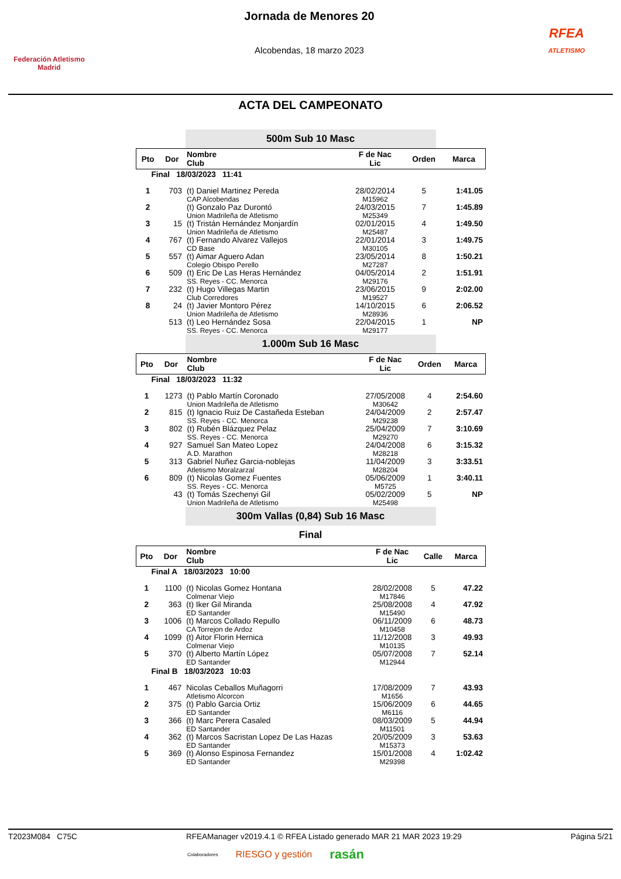Federación Atletismo Madrid
Jornada de Menores 20
Alcobendas, 18 marzo 2023
RFEA
ATLETISMO
ACTA DEL CAMPEONATO
500m Sub 10 Masc
| Pto | Dor | Nombre Club | F de Nac Lic | Orden | Marca |
| --- | --- | --- | --- | --- | --- |
| Final 18/03/2023 11:41 | | | | | |
| 1 | 703 | (t) Daniel Martinez Pereda CAP Alcobendas | 28/02/2014 M15962 | 5 | 1:41.05 |
| 2 | | (t) Gonzalo Paz Durontó Union Madrileña de Atletismo | 24/03/2015 M25349 | 7 | 1:45.89 |
| 3 | 15 | (t) Tristán Hernández Monjardín Union Madrileña de Atletismo | 02/01/2015 M25487 | 4 | 1:49.50 |
| 4 | 767 | (t) Fernando Alvarez Vallejos CD Base | 22/01/2014 M30105 | 3 | 1:49.75 |
| 5 | 557 | (t) Aimar Aguero Adan Colegio Obispo Perello | 23/05/2014 M27287 | 8 | 1:50.21 |
| 6 | 509 | (t) Eric De Las Heras Hernández SS. Reyes - CC. Menorca | 04/05/2014 M29176 | 2 | 1:51.91 |
| 7 | 232 | (t) Hugo Villegas Martin Club Corredores | 23/06/2015 M19527 | 9 | 2:02.00 |
| 8 | 24 | (t) Javier Montoro Pérez Union Madrileña de Atletismo | 14/10/2015 M28936 | 6 | 2:06.52 |
| | 513 | (t) Leo Hernández Sosa SS. Reyes - CC. Menorca | 22/04/2015 M29177 | 1 | NP |
1.000m Sub 16 Masc
| Pto | Dor | Nombre Club | F de Nac Lic | Orden | Marca |
| --- | --- | --- | --- | --- | --- |
| Final 18/03/2023 11:32 | | | | | |
| 1 | 1273 | (t) Pablo Martín Coronado Union Madrileña de Atletismo | 27/05/2008 M30642 | 4 | 2:54.60 |
| 2 | 815 | (t) Ignacio Ruiz De Castañeda Esteban SS. Reyes - CC. Menorca | 24/04/2009 M29238 | 2 | 2:57.47 |
| 3 | 802 | (t) Rubén Blázquez Pelaz SS. Reyes - CC. Menorca | 25/04/2009 M29270 | 7 | 3:10.69 |
| 4 | 927 | Samuel San Mateo Lopez A.D. Marathon | 24/04/2008 M28218 | 6 | 3:15.32 |
| 5 | 313 | Gabriel Nuñez Garcia-noblejas Atletismo Moralzarzal | 11/04/2009 M28204 | 3 | 3:33.51 |
| 6 | 809 | (t) Nicolas Gomez Fuentes SS. Reyes - CC. Menorca | 05/06/2009 M5725 | 1 | 3:40.11 |
| | 43 | (t) Tomás Szechenyi Gil Union Madrileña de Atletismo | 05/02/2009 M25498 | 5 | NP |
300m Vallas (0,84) Sub 16 Masc
Final
| Pto | Dor | Nombre Club | F de Nac Lic | Calle | Marca |
| --- | --- | --- | --- | --- | --- |
| Final A 18/03/2023 10:00 | | | | | |
| 1 | 1100 | (t) Nicolas Gomez Hontana Colmenar Viejo | 28/02/2008 M17846 | 5 | 47.22 |
| 2 | 363 | (t) Iker Gil Miranda ED Santander | 25/08/2008 M15490 | 4 | 47.92 |
| 3 | 1006 | (t) Marcos Collado Repullo CA Torrejon de Ardoz | 06/11/2009 M10458 | 6 | 48.73 |
| 4 | 1099 | (t) Aitor Florin Hernica Colmenar Viejo | 11/12/2008 M10135 | 3 | 49.93 |
| 5 | 370 | (t) Alberto Martín López ED Santander | 05/07/2008 M12944 | 7 | 52.14 |
| Final B 18/03/2023 10:03 | | | | | |
| 1 | 467 | Nicolas Ceballos Muñagorri Atletismo Alcorcon | 17/08/2009 M1656 | 7 | 43.93 |
| 2 | 375 | (t) Pablo Garcia Ortiz ED Santander | 15/06/2009 M6116 | 6 | 44.65 |
| 3 | 366 | (t) Marc Perera Casaled ED Santander | 08/03/2009 M11501 | 5 | 44.94 |
| 4 | 362 | (t) Marcos Sacristan Lopez De Las Hazas ED Santander | 20/05/2009 M15373 | 3 | 53.63 |
| 5 | 369 | (t) Alonso Espinosa Fernandez ED Santander | 15/01/2008 M29398 | 4 | 1:02.42 |
T2023M084 C75C RFEAManager v2019.4.1 © RFEA Listado generado MAR 21 MAR 2023 19:29 Página 5/21
Colaboradores RIESGO y gestión rasán